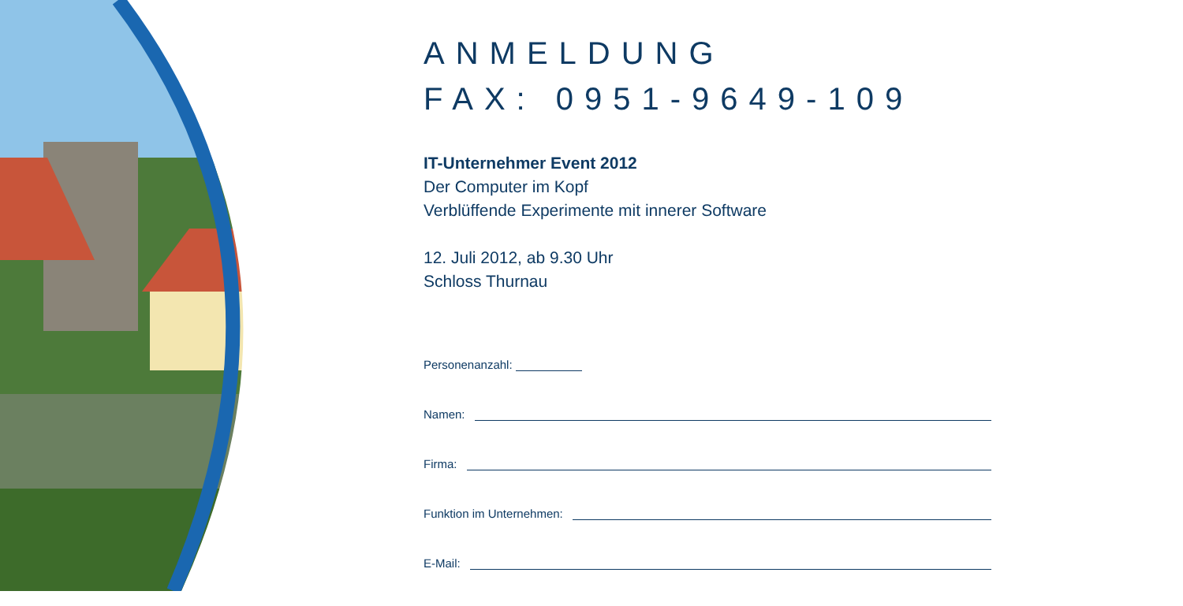ANMELDUNG
FAX: 0951-9649-109
IT-Unternehmer Event 2012
Der Computer im Kopf
Verblüffende Experimente mit innerer Software
12. Juli 2012, ab 9.30 Uhr
Schloss Thurnau
Personenanzahl:
Namen:
Firma:
Funktion im Unternehmen:
E-Mail: